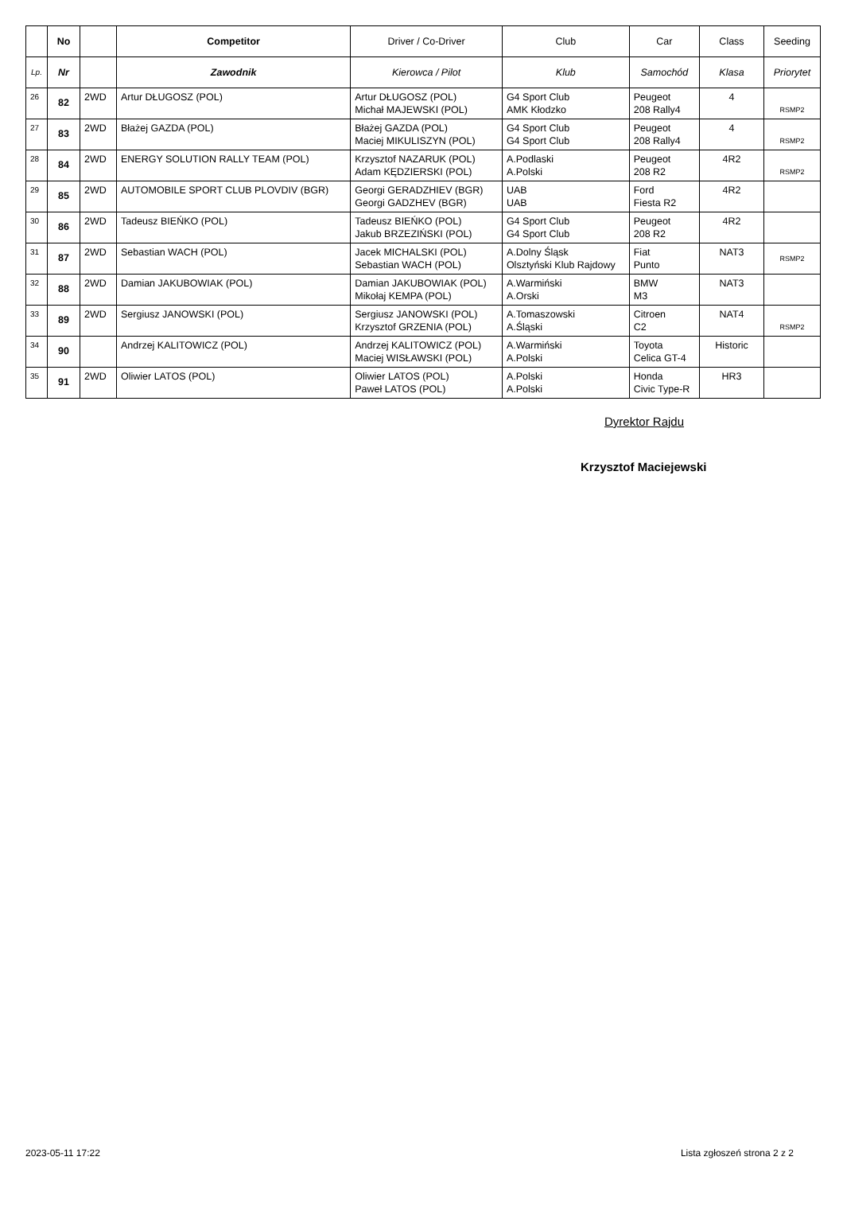| | No | | Competitor | Driver / Co-Driver | Club | Car | Class | Seeding |
| --- | --- | --- | --- | --- | --- | --- | --- | --- |
| Lp. | Nr | | Zawodnik | Kierowca / Pilot | Klub | Samochód | Klasa | Priorytet |
| 26 | 82 | 2WD | Artur DŁUGOSZ (POL) | Artur DŁUGOSZ (POL) Michał MAJEWSKI (POL) | G4 Sport Club AMK Kłodzko | Peugeot 208 Rally4 | 4 | RSMP2 |
| 27 | 83 | 2WD | Błażej GAZDA (POL) | Błażej GAZDA (POL) Maciej MIKULISZYN (POL) | G4 Sport Club G4 Sport Club | Peugeot 208 Rally4 | 4 | RSMP2 |
| 28 | 84 | 2WD | ENERGY SOLUTION RALLY TEAM (POL) | Krzysztof NAZARUK (POL) Adam KĘDZIERSKI (POL) | A.Podlaski A.Polski | Peugeot 208 R2 | 4R2 | RSMP2 |
| 29 | 85 | 2WD | AUTOMOBILE SPORT CLUB PLOVDIV (BGR) | Georgi GERADZHIEV (BGR) Georgi GADZHEV (BGR) | UAB UAB | Ford Fiesta R2 | 4R2 | |
| 30 | 86 | 2WD | Tadeusz BIEŃKO (POL) | Tadeusz BIEŃKO (POL) Jakub BRZEZIŃSKI (POL) | G4 Sport Club G4 Sport Club | Peugeot 208 R2 | 4R2 | |
| 31 | 87 | 2WD | Sebastian WACH (POL) | Jacek MICHALSKI (POL) Sebastian WACH (POL) | A.Dolny Śląsk Olsztyński Klub Rajdowy | Fiat Punto | NAT3 | RSMP2 |
| 32 | 88 | 2WD | Damian JAKUBOWIAK (POL) | Damian JAKUBOWIAK (POL) Mikołaj KEMPA (POL) | A.Warmiński A.Orski | BMW M3 | NAT3 | |
| 33 | 89 | 2WD | Sergiusz JANOWSKI (POL) | Sergiusz JANOWSKI (POL) Krzysztof GRZENIA (POL) | A.Tomaszowski A.Śląski | Citroen C2 | NAT4 | RSMP2 |
| 34 | 90 | | Andrzej KALITOWICZ (POL) | Andrzej KALITOWICZ (POL) Maciej WISŁAWSKI (POL) | A.Warmiński A.Polski | Toyota Celica GT-4 | Historic | |
| 35 | 91 | 2WD | Oliwier LATOS (POL) | Oliwier LATOS (POL) Paweł LATOS (POL) | A.Polski A.Polski | Honda Civic Type-R | HR3 | |
Dyrektor Rajdu
Krzysztof Maciejewski
2023-05-11 17:22 Lista zgłoszeń strona 2 z 2